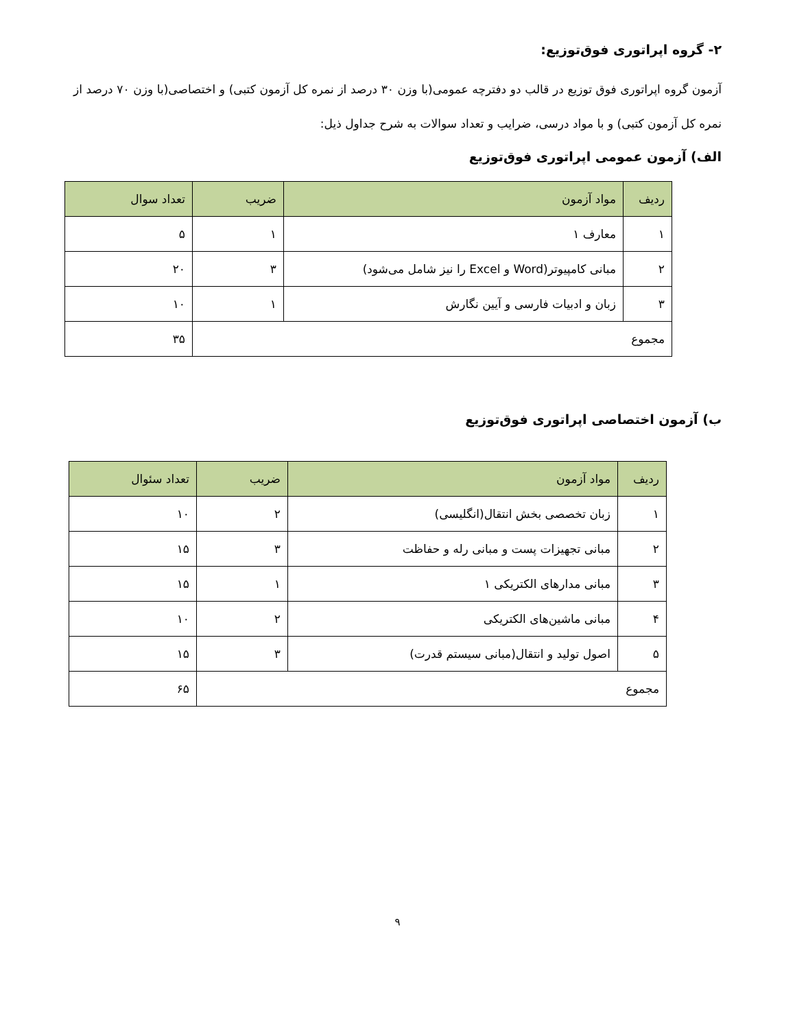۲- گروه اپراتوری فوق‌توزیع:
آزمون گروه اپراتوری فوق توزیع در قالب دو دفترچه عمومی(با وزن ۳۰ درصد از نمره کل آزمون کتبی) و اختصاصی(با وزن ۷۰ درصد از نمره کل آزمون کتبی) و با مواد درسی، ضرایب و تعداد سوالات به شرح جداول ذیل:
الف) آزمون عمومی اپراتوری فوق‌توزیع
| ردیف | مواد آزمون | ضریب | تعداد سوال |
| --- | --- | --- | --- |
| ۱ | معارف ۱ | ۱ | ۵ |
| ۲ | مبانی کامپیوتر(Word و Excel را نیز شامل می‌شود) | ۳ | ۲۰ |
| ۳ | زبان و ادبیات فارسی و آیین نگارش | ۱ | ۱۰ |
| مجموع | | | ۳۵ |
ب) آزمون اختصاصی اپراتوری فوق‌توزیع
| ردیف | مواد آزمون | ضریب | تعداد سئوال |
| --- | --- | --- | --- |
| ۱ | زبان تخصصی بخش انتقال(انگلیسی) | ۲ | ۱۰ |
| ۲ | مبانی تجهیزات پست و مبانی رله و حفاظت | ۳ | ۱۵ |
| ۳ | مبانی مدارهای الکتریکی ۱ | ۱ | ۱۵ |
| ۴ | مبانی ماشین‌های الکتریکی | ۲ | ۱۰ |
| ۵ | اصول تولید و انتقال(مبانی سیستم قدرت) | ۳ | ۱۵ |
| مجموع | | | ۶۵ |
۹